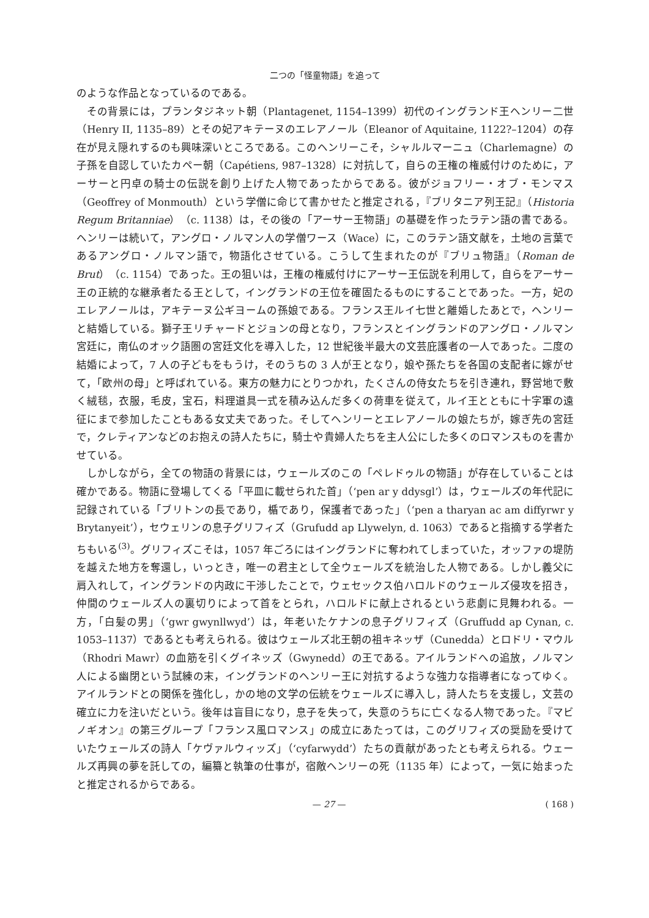二つの「怪童物語」を追って
のような作品となっているのである。
その背景には，プランタジネット朝（Plantagenet, 1154–1399）初代のイングランド王ヘンリー二世（Henry II, 1135–89）とその妃アキテーヌのエレアノール（Eleanor of Aquitaine, 1122?–1204）の存在が見え隠れするのも興味深いところである。このヘンリーこそ，シャルルマーニュ（Charlemagne）の子孫を自認していたカペー朝（Capétiens, 987–1328）に対抗して，自らの王権の権威付けのために，アーサーと円卓の騎士の伝説を創り上げた人物であったからである。彼がジョフリー・オブ・モンマス（Geoffrey of Monmouth）という学僧に命じて書かせたと推定される，『ブリタニア列王記』（Historia Regum Britanniae）（c. 1138）は，その後の「アーサー王物語」の基礎を作ったラテン語の書である。ヘンリーは続いて，アングロ・ノルマン人の学僧ワース（Wace）に，このラテン語文献を，土地の言葉であるアングロ・ノルマン語で，物語化させている。こうして生まれたのが『ブリュ物語』（Roman de Brut）（c. 1154）であった。王の狙いは，王権の権威付けにアーサー王伝説を利用して，自らをアーサー王の正統的な継承者たる王として，イングランドの王位を確固たるものにすることであった。一方，妃のエレアノールは，アキテーヌ公ギヨームの孫娘である。フランス王ルイ七世と離婚したあとで，ヘンリーと結婚している。獅子王リチャードとジョンの母となり，フランスとイングランドのアングロ・ノルマン宮廷に，南仏のオック語圏の宮廷文化を導入した，12 世紀後半最大の文芸庇護者の一人であった。二度の結婚によって，7 人の子どもをもうけ，そのうちの 3 人が王となり，娘や孫たちを各国の支配者に嫁がせて，「欧州の母」と呼ばれている。東方の魅力にとりつかれ，たくさんの侍女たちを引き連れ，野営地で敷く絨毯，衣服，毛皮，宝石，料理道具一式を積み込んだ多くの荷車を従えて，ルイ王とともに十字軍の遠征にまで参加したこともある女丈夫であった。そしてヘンリーとエレアノールの娘たちが，嫁ぎ先の宮廷で，クレティアンなどのお抱えの詩人たちに，騎士や貴婦人たちを主人公にした多くのロマンスものを書かせている。
しかしながら，全ての物語の背景には，ウェールズのこの「ペレドゥルの物語」が存在していることは確かである。物語に登場してくる「平皿に載せられた首」（‘pen ar y ddysgl’）は，ウェールズの年代記に記録されている「ブリトンの長であり，楯であり，保護者であった」（‘pen a tharyan ac am diffyrwr y Brytanyeit’），セウェリンの息子グリフィズ（Grufudd ap Llywelyn, d. 1063）であると指摘する学者たちもいる<sup>(3)</sup>。グリフィズこそは，1057 年ごろにはイングランドに奪われてしまっていた，オッファの堤防を越えた地方を奪還し，いっとき，唯一の君主として全ウェールズを統治した人物である。しかし義父に肩入れして，イングランドの内政に干渉したことで，ウェセックス伯ハロルドのウェールズ侵攻を招き，仲間のウェールズ人の裏切りによって首をとられ，ハロルドに献上されるという悲劇に見舞われる。一方，「白髪の男」（‘gwr gwynllwyd’）は，年老いたケナンの息子グリフィズ（Gruffudd ap Cynan, c. 1053–1137）であるとも考えられる。彼はウェールズ北王朝の祖キネッザ（Cunedda）とロドリ・マウル（Rhodri Mawr）の血筋を引くグイネッズ（Gwynedd）の王である。アイルランドへの追放，ノルマン人による幽閉という試練の末，イングランドのヘンリー王に対抗するような強力な指導者になってゆく。アイルランドとの関係を強化し，かの地の文学の伝統をウェールズに導入し，詩人たちを支援し，文芸の確立に力を注いだという。後年は盲目になり，息子を失って，失意のうちに亡くなる人物であった。『マビノギオン』の第三グループ「フランス風ロマンス」の成立にあたっては，このグリフィズの奨励を受けていたウェールズの詩人「ケヴァルウィッズ」（‘cyfarwydd’）たちの貢献があったとも考えられる。ウェールズ再興の夢を託しての，編纂と執筆の仕事が，宿敵ヘンリーの死（1135 年）によって，一気に始まったと推定されるからである。
— 27 — ( 168 )